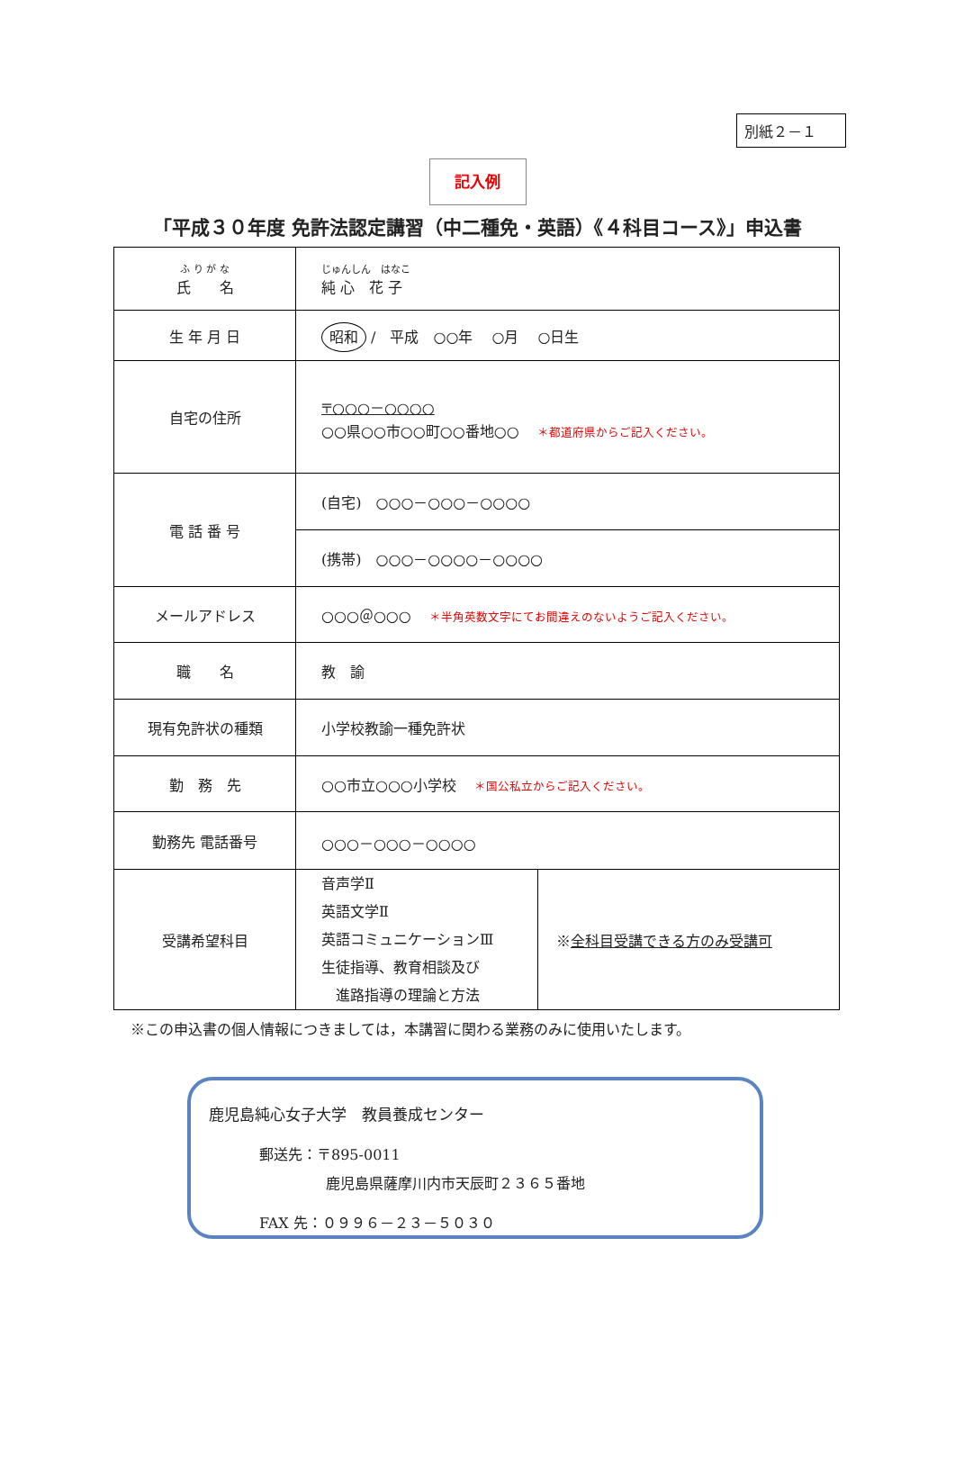別紙２－１
記入例
「平成３０年度 免許法認定講習（中二種免・英語）《４科目コース》」申込書
| ふ り が な 氏 名 | じゅんしん はなこ 純 心 花 子 |
| 生 年 月 日 | 昭和 / 平成 ○○年 ○月 ○日生 |
| 自宅の住所 | 〒○○○－○○○○ ○○県○○市○○町○○番地○○ ＊都道府県からご記入ください。 |
| 電 話 番 号 | (自宅) ○○○－○○○－○○○○ |
| | (携帯) ○○○－○○○○－○○○○ |
| メールアドレス | ○○○＠○○○ ＊半角英数文字にてお間違えのないようご記入ください。 |
| 職 名 | 教 諭 |
| 現有免許状の種類 | 小学校教諭一種免許状 |
| 勤 務 先 | ○○市立○○○小学校 ＊国公私立からご記入ください。 |
| 勤務先 電話番号 | ○○○－○○○－○○○○ |
| 受講希望科目 | 音声学Ⅱ 英語文学Ⅱ 英語コミュニケーションⅢ 生徒指導、教育相談及び 進路指導の理論と方法 ※ 全科目受講できる方のみ受講可 |
※この申込書の個人情報につきましては，本講習に関わる業務のみに使用いたします。
鹿児島純心女子大学　教員養成センター
郵送先：〒895-0011
鹿児島県薩摩川内市天辰町２３６５番地
FAX 先：０９９６－２３－５０３０